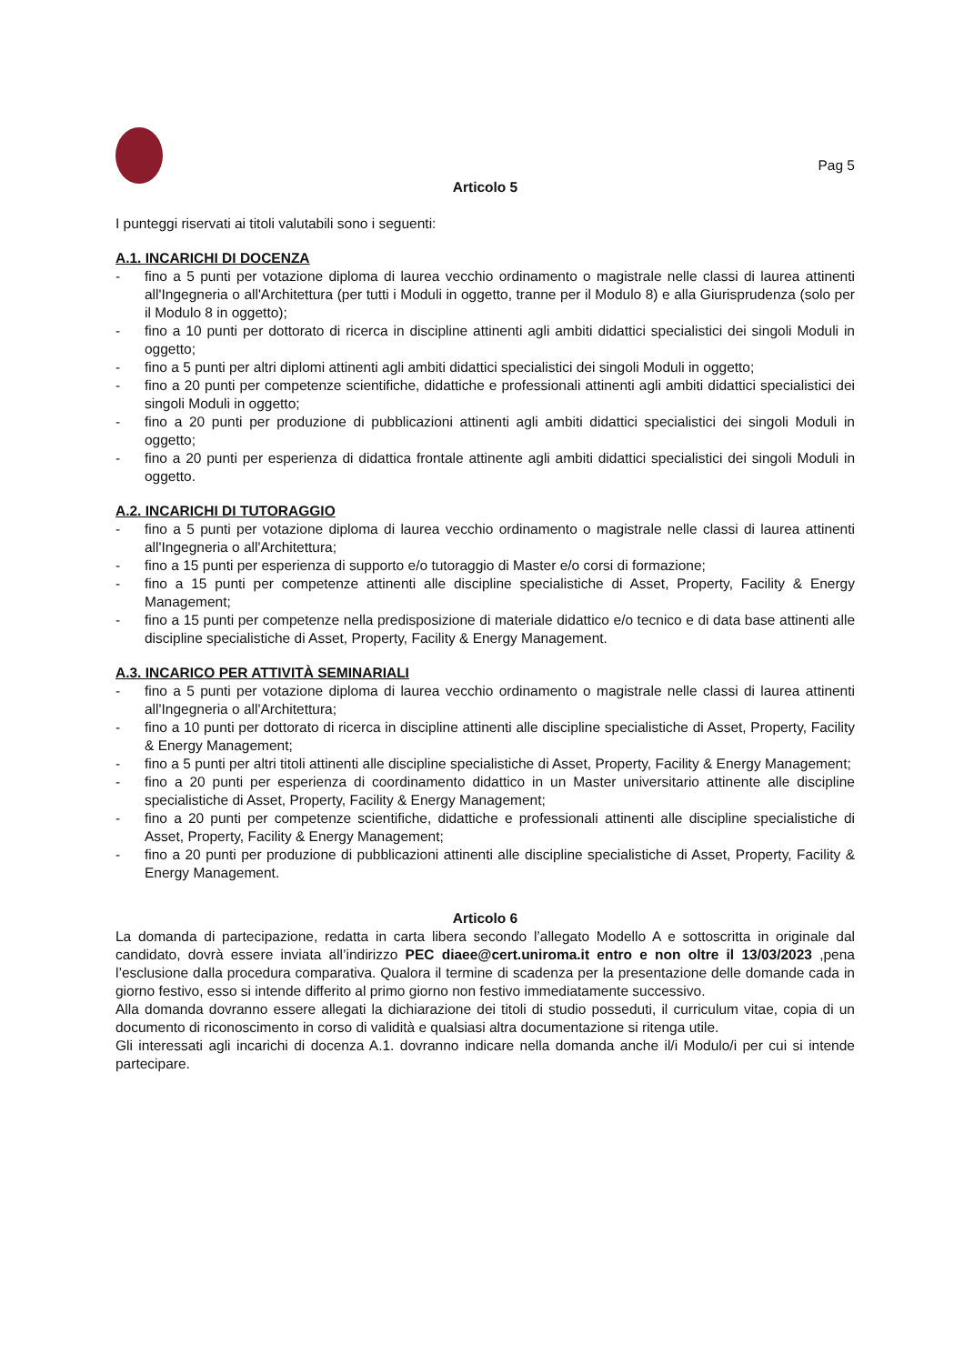Pag 5
Articolo 5
I punteggi riservati ai titoli valutabili sono i seguenti:
A.1. INCARICHI DI DOCENZA
- fino a 5 punti per votazione diploma di laurea vecchio ordinamento o magistrale nelle classi di laurea attinenti all'Ingegneria o all'Architettura (per tutti i Moduli in oggetto, tranne per il Modulo 8) e alla Giurisprudenza (solo per il Modulo 8 in oggetto);
- fino a 10 punti per dottorato di ricerca in discipline attinenti agli ambiti didattici specialistici dei singoli Moduli in oggetto;
- fino a 5 punti per altri diplomi attinenti agli ambiti didattici specialistici dei singoli Moduli in oggetto;
- fino a 20 punti per competenze scientifiche, didattiche e professionali attinenti agli ambiti didattici specialistici dei singoli Moduli in oggetto;
- fino a 20 punti per produzione di pubblicazioni attinenti agli ambiti didattici specialistici dei singoli Moduli in oggetto;
- fino a 20 punti per esperienza di didattica frontale attinente agli ambiti didattici specialistici dei singoli Moduli in oggetto.
A.2. INCARICHI DI TUTORAGGIO
- fino a 5 punti per votazione diploma di laurea vecchio ordinamento o magistrale nelle classi di laurea attinenti all'Ingegneria o all'Architettura;
- fino a 15 punti per esperienza di supporto e/o tutoraggio di Master e/o corsi di formazione;
- fino a 15 punti per competenze attinenti alle discipline specialistiche di Asset, Property, Facility & Energy Management;
- fino a 15 punti per competenze nella predisposizione di materiale didattico e/o tecnico e di data base attinenti alle discipline specialistiche di Asset, Property, Facility & Energy Management.
A.3. INCARICO PER ATTIVITÀ SEMINARIALI
- fino a 5 punti per votazione diploma di laurea vecchio ordinamento o magistrale nelle classi di laurea attinenti all'Ingegneria o all'Architettura;
- fino a 10 punti per dottorato di ricerca in discipline attinenti alle discipline specialistiche di Asset, Property, Facility & Energy Management;
- fino a 5 punti per altri titoli attinenti alle discipline specialistiche di Asset, Property, Facility & Energy Management;
- fino a 20 punti per esperienza di coordinamento didattico in un Master universitario attinente alle discipline specialistiche di Asset, Property, Facility & Energy Management;
- fino a 20 punti per competenze scientifiche, didattiche e professionali attinenti alle discipline specialistiche di Asset, Property, Facility & Energy Management;
- fino a 20 punti per produzione di pubblicazioni attinenti alle discipline specialistiche di Asset, Property, Facility & Energy Management.
Articolo 6
La domanda di partecipazione, redatta in carta libera secondo l’allegato Modello A e sottoscritta in originale dal candidato, dovrà essere inviata all’indirizzo PEC diaee@cert.uniroma.it entro e non oltre il 13/03/2023 ,pena l’esclusione dalla procedura comparativa. Qualora il termine di scadenza per la presentazione delle domande cada in giorno festivo, esso si intende differito al primo giorno non festivo immediatamente successivo.
Alla domanda dovranno essere allegati la dichiarazione dei titoli di studio posseduti, il curriculum vitae, copia di un documento di riconoscimento in corso di validità e qualsiasi altra documentazione si ritenga utile.
Gli interessati agli incarichi di docenza A.1. dovranno indicare nella domanda anche il/i Modulo/i per cui si intende partecipare.